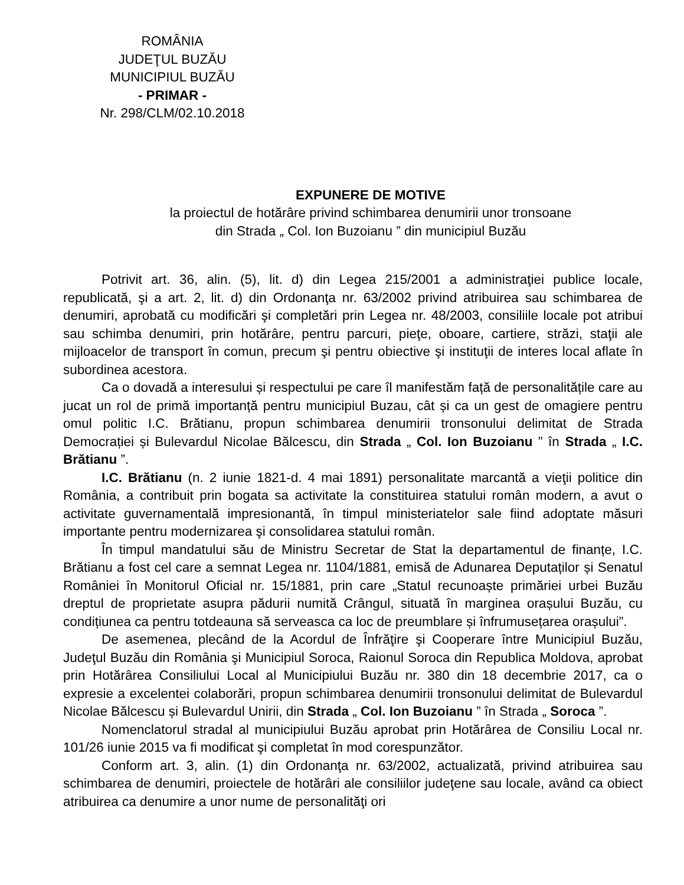ROMÂNIA
JUDEŢUL BUZĂU
MUNICIPIUL BUZĂU
- PRIMAR -
Nr. 298/CLM/02.10.2018
EXPUNERE DE MOTIVE
la proiectul de hotărâre privind schimbarea denumirii unor tronsoane
din Strada „ Col. Ion Buzoianu ” din municipiul Buzău
Potrivit art. 36, alin. (5), lit. d) din Legea 215/2001 a administraţiei publice locale, republicată, şi a art. 2, lit. d) din Ordonanţa nr. 63/2002 privind atribuirea sau schimbarea de denumiri, aprobată cu modificări şi completări prin Legea nr. 48/2003, consiliile locale pot atribui sau schimba denumiri, prin hotărâre, pentru parcuri, pieţe, oboare, cartiere, străzi, staţii ale mijloacelor de transport în comun, precum şi pentru obiective şi instituţii de interes local aflate în subordinea acestora.
Ca o dovadă a interesului și respectului pe care îl manifestăm față de personalitățile care au jucat un rol de primă importanță pentru municipiul Buzau, cât și ca un gest de omagiere pentru omul politic I.C. Brătianu, propun schimbarea denumirii tronsonului delimitat de Strada Democrației și Bulevardul Nicolae Bălcescu, din Strada „ Col. Ion Buzoianu ” în Strada „ I.C. Brătianu ”.
I.C. Brătianu (n. 2 iunie 1821-d. 4 mai 1891) personalitate marcantă a vieţii politice din România, a contribuit prin bogata sa activitate la constituirea statului român modern, a avut o activitate guvernamentală impresionantă, în timpul ministeriatelor sale fiind adoptate măsuri importante pentru modernizarea şi consolidarea statului român.
În timpul mandatului său de Ministru Secretar de Stat la departamentul de finanțe, I.C. Brătianu a fost cel care a semnat Legea nr. 1104/1881, emisă de Adunarea Deputaților și Senatul României în Monitorul Oficial nr. 15/1881, prin care „Statul recunoaște primăriei urbei Buzău dreptul de proprietate asupra pădurii numită Crângul, situată în marginea orașului Buzău, cu condițiunea ca pentru totdeauna să serveasca ca loc de preumblare și înfrumusețarea orașului”.
De asemenea, plecând de la Acordul de Înfrăţire şi Cooperare între Municipiul Buzău, Judeţul Buzău din România şi Municipiul Soroca, Raionul Soroca din Republica Moldova, aprobat prin Hotărârea Consiliului Local al Municipiului Buzău nr. 380 din 18 decembrie 2017, ca o expresie a excelentei colaborări, propun schimbarea denumirii tronsonului delimitat de Bulevardul Nicolae Bălcescu și Bulevardul Unirii, din Strada „ Col. Ion Buzoianu ” în Strada „ Soroca ”.
Nomenclatorul stradal al municipiului Buzău aprobat prin Hotărârea de Consiliu Local nr. 101/26 iunie 2015 va fi modificat şi completat în mod corespunzător.
Conform art. 3, alin. (1) din Ordonanţa nr. 63/2002, actualizată, privind atribuirea sau schimbarea de denumiri, proiectele de hotărâri ale consiliilor judeţene sau locale, având ca obiect atribuirea ca denumire a unor nume de personalităţi ori